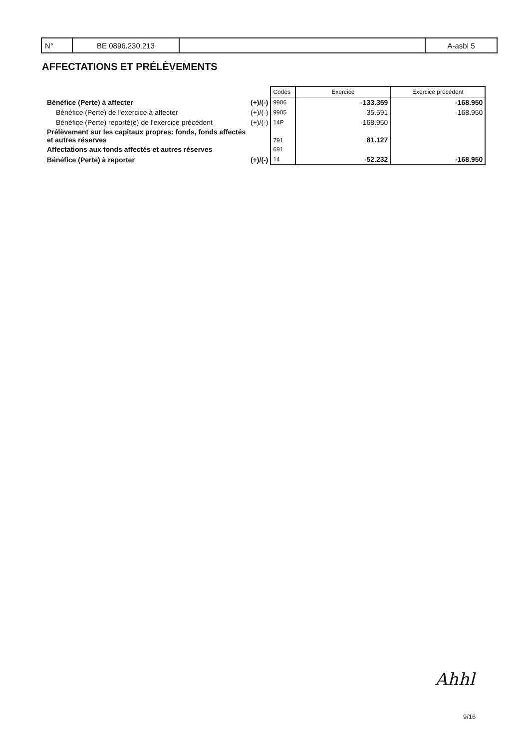| N° | BE 0896.230.213 | | A-asbl 5 |
AFFECTATIONS ET PRÉLÈVEMENTS
| | | Codes | Exercice | Exercice précédent |
| Bénéfice (Perte) à affecter | (+)/(-) | 9906 | -133.359 | -168.950 |
| Bénéfice (Perte) de l'exercice à affecter | (+)/(-) | 9905 | 35.591 | -168.950 |
| Bénéfice (Perte) reporté(e) de l'exercice précédent | (+)/(-) | 14P | -168.950 | |
| Prélèvement sur les capitaux propres: fonds, fonds affectés et autres réserves | | 791 | 81.127 | |
| Affectations aux fonds affectés et autres réserves | | 691 | | |
| Bénéfice (Perte) à reporter | (+)/(-) | 14 | -52.232 | -168.950 |
Ahhl
9/16